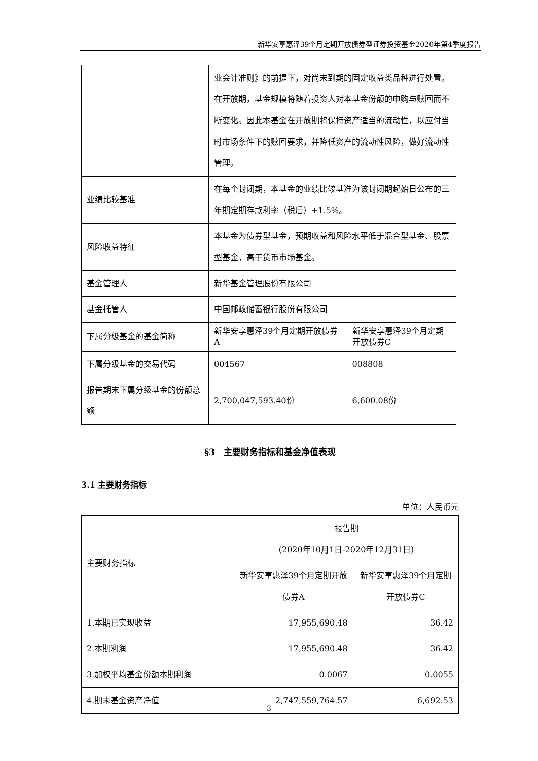新华安享惠泽39个月定期开放债券型证券投资基金2020年第4季度报告
| | 业会计准则》的前提下，对尚未到期的固定收益类品种进行处置。 在开放期，基金规模将随着投资人对本基金份额的申购与赎回而不断变化。因此本基金在开放期将保持资产适当的流动性，以应付当时市场条件下的赎回要求，并降低资产的流动性风险，做好流动性管理。 | |
| 业绩比较基准 | 在每个封闭期，本基金的业绩比较基准为该封闭期起始日公布的三年期定期存款利率（税后）+1.5%。 | |
| 风险收益特征 | 本基金为债券型基金，预期收益和风险水平低于混合型基金、股票型基金，高于货币市场基金。 | |
| 基金管理人 | 新华基金管理股份有限公司 | |
| 基金托管人 | 中国邮政储蓄银行股份有限公司 | |
| 下属分级基金的基金简称 | 新华安享惠泽39个月定期开放债券A | 新华安享惠泽39个月定期开放债券C |
| 下属分级基金的交易代码 | 004567 | 008808 |
| 报告期末下属分级基金的份额总额 | 2,700,047,593.40份 | 6,600.08份 |
§3　主要财务指标和基金净值表现
3.1 主要财务指标
单位：人民币元
| 主要财务指标 | 报告期 (2020年10月1日-2020年12月31日) | |
| | 新华安享惠泽39个月定期开放债券A | 新华安享惠泽39个月定期开放债券C |
| 1.本期已实现收益 | 17,955,690.48 | 36.42 |
| 2.本期利润 | 17,955,690.48 | 36.42 |
| 3.加权平均基金份额本期利润 | 0.0067 | 0.0055 |
| 4.期末基金资产净值 | 2,747,559,764.57 | 6,692.53 |
3